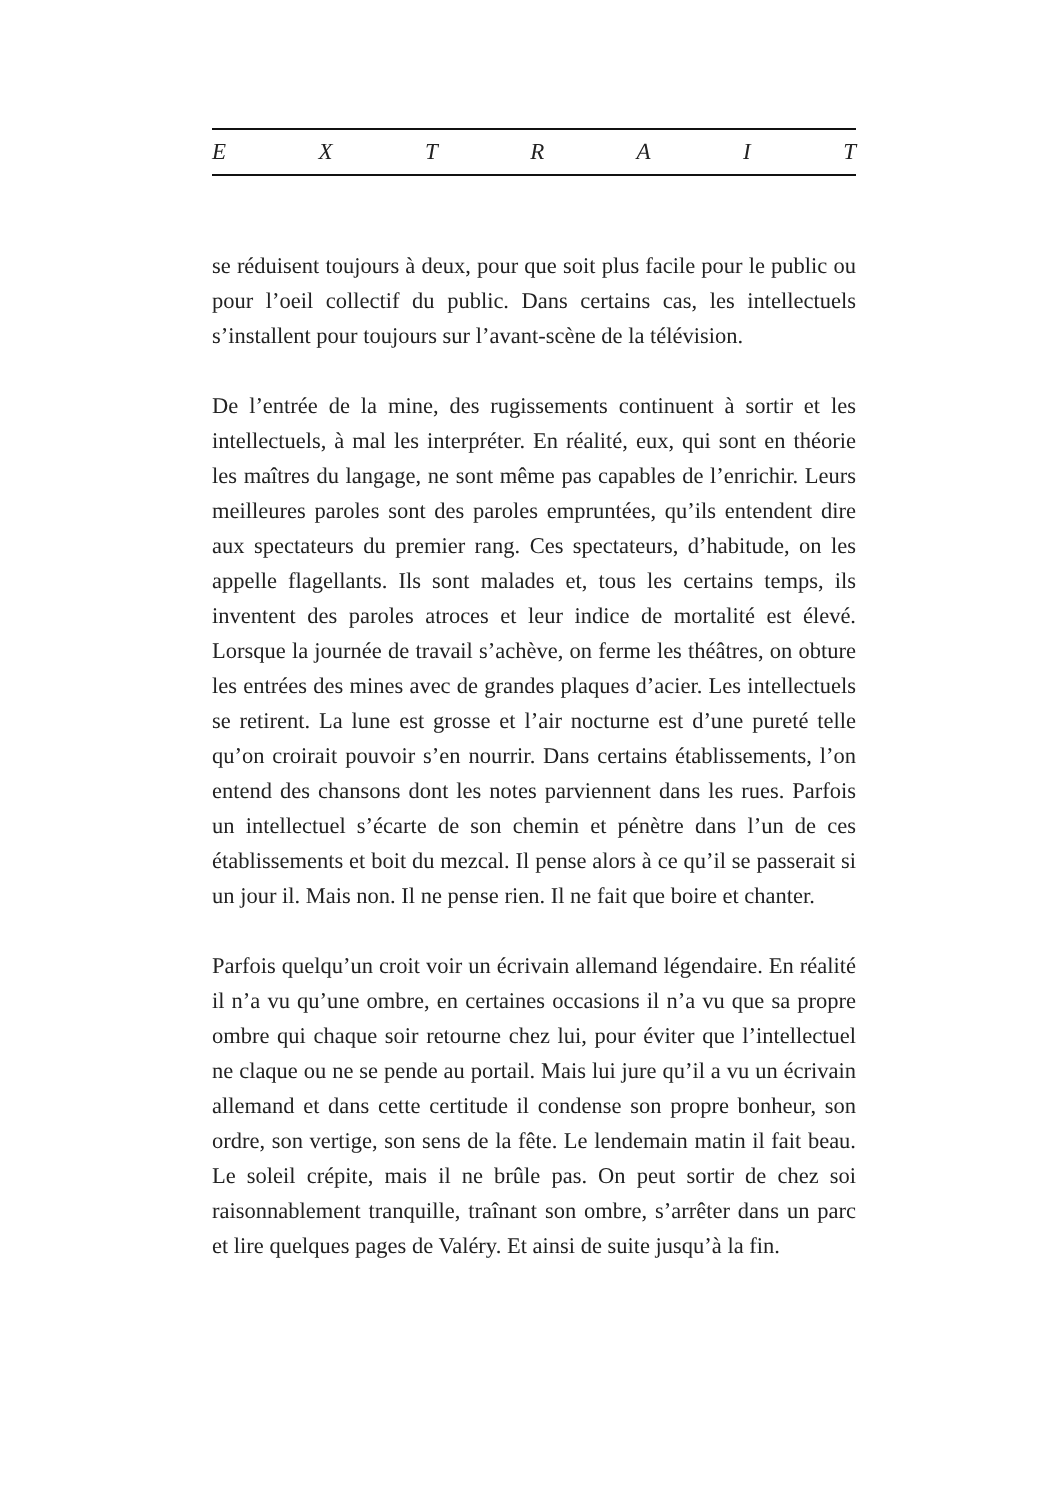E X T R A I T
se réduisent toujours à deux, pour que soit plus facile pour le public ou pour l’oeil collectif du public. Dans certains cas, les intellectuels s’installent pour toujours sur l’avant-scène de la télévision.
De l’entrée de la mine, des rugissements continuent à sortir et les intellectuels, à mal les interpréter. En réalité, eux, qui sont en théorie les maîtres du langage, ne sont même pas capables de l’enrichir. Leurs meilleures paroles sont des paroles empruntées, qu’ils entendent dire aux spectateurs du premier rang. Ces spectateurs, d’habitude, on les appelle flagellants. Ils sont malades et, tous les certains temps, ils inventent des paroles atroces et leur indice de mortalité est élevé. Lorsque la journée de travail s’achève, on ferme les théâtres, on obture les entrées des mines avec de grandes plaques d’acier. Les intellectuels se retirent. La lune est grosse et l’air nocturne est d’une pureté telle qu’on croirait pouvoir s’en nourrir. Dans certains établissements, l’on entend des chansons dont les notes parviennent dans les rues. Parfois un intellectuel s’écarte de son chemin et pénètre dans l’un de ces établissements et boit du mezcal. Il pense alors à ce qu’il se passerait si un jour il. Mais non. Il ne pense rien. Il ne fait que boire et chanter.
Parfois quelqu’un croit voir un écrivain allemand légendaire. En réalité il n’a vu qu’une ombre, en certaines occasions il n’a vu que sa propre ombre qui chaque soir retourne chez lui, pour éviter que l’intellectuel ne claque ou ne se pende au portail. Mais lui jure qu’il a vu un écrivain allemand et dans cette certitude il condense son propre bonheur, son ordre, son vertige, son sens de la fête. Le lendemain matin il fait beau. Le soleil crépite, mais il ne brûle pas. On peut sortir de chez soi raisonnablement tranquille, traînant son ombre, s’arrêter dans un parc et lire quelques pages de Valéry. Et ainsi de suite jusqu’à la fin.